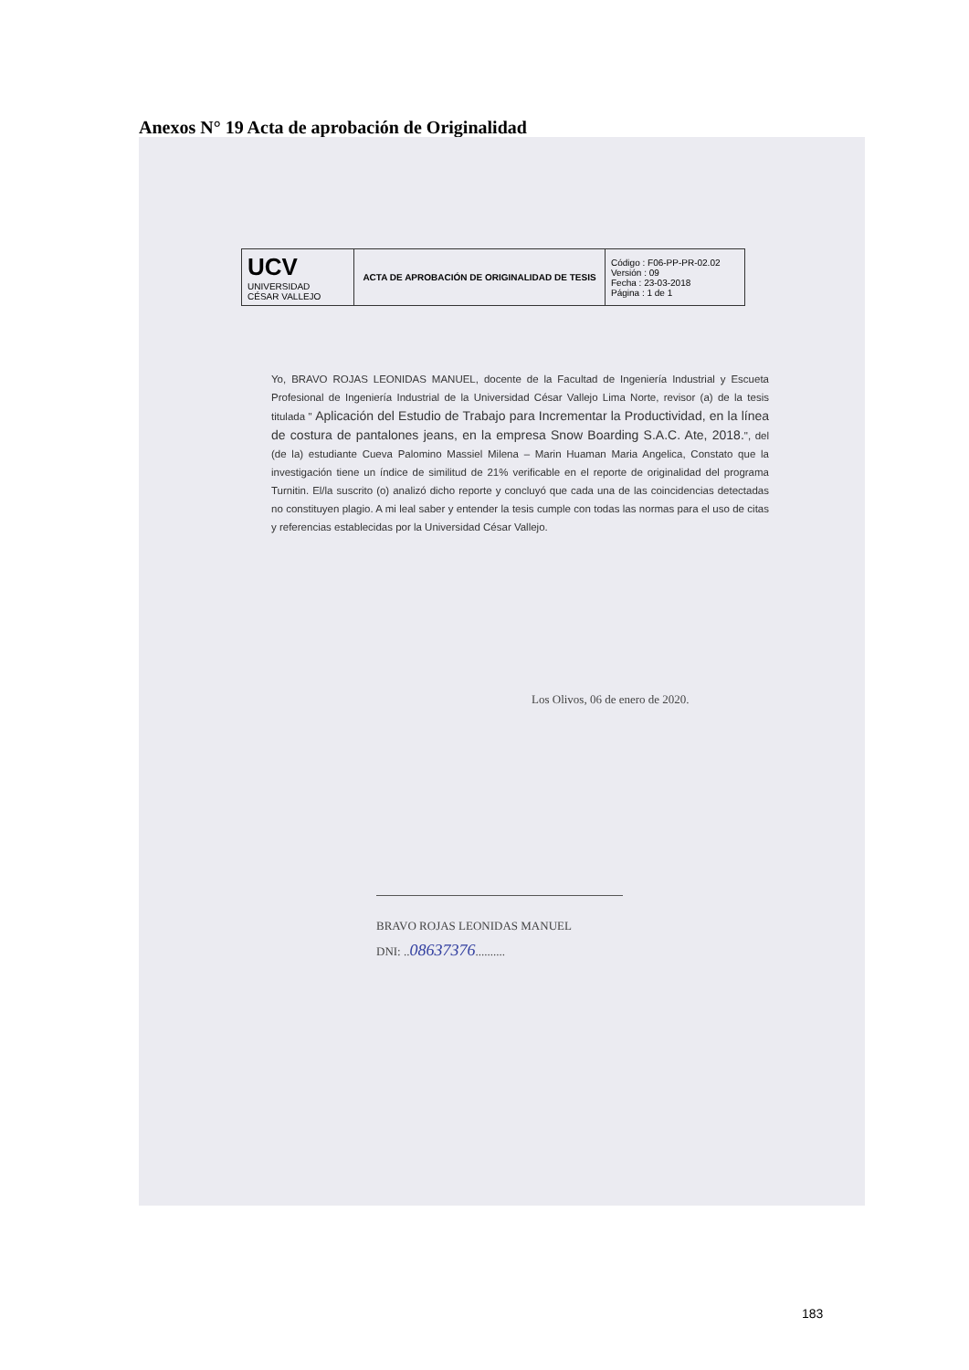Anexos N° 19 Acta de aprobación de Originalidad
| UCV UNIVERSIDAD CÉSAR VALLEJO | ACTA DE APROBACIÓN DE ORIGINALIDAD DE TESIS | Código : F06-PP-PR-02.02 Versión : 09 Fecha : 23-03-2018 Página : 1 de 1 |
Yo, BRAVO ROJAS LEONIDAS MANUEL, docente de la Facultad de Ingeniería Industrial y Escueta Profesional de Ingeniería Industrial de la Universidad César Vallejo Lima Norte, revisor (a) de la tesis titulada " Aplicación del Estudio de Trabajo para Incrementar la Productividad, en la línea de costura de pantalones jeans, en la empresa Snow Boarding S.A.C. Ate, 2018.", del (de la) estudiante Cueva Palomino Massiel Milena – Marin Huaman Maria Angelica, Constato que la investigación tiene un índice de similitud de 21% verificable en el reporte de originalidad del programa Turnitin. El/la suscrito (o) analizó dicho reporte y concluyó que cada una de las coincidencias detectadas no constituyen plagio. A mi leal saber y entender la tesis cumple con todas las normas para el uso de citas y referencias establecidas por la Universidad César Vallejo.
Los Olivos, 06 de enero de 2020.
BRAVO ROJAS LEONIDAS MANUEL
DNI: ..08637376..........
183